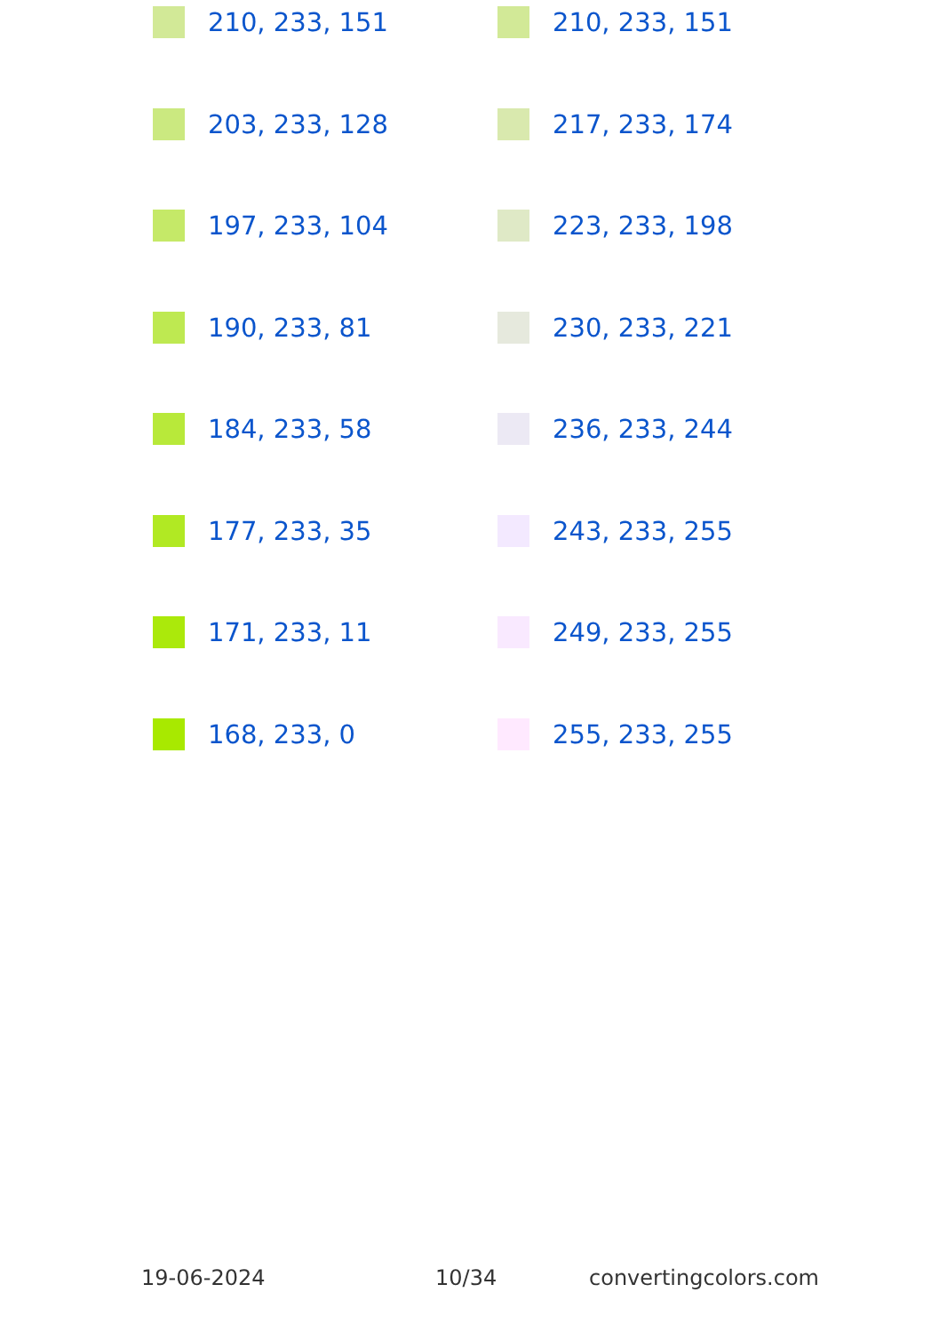210, 233, 151
210, 233, 151
203, 233, 128
217, 233, 174
197, 233, 104
223, 233, 198
190, 233, 81
230, 233, 221
184, 233, 58
236, 233, 244
177, 233, 35
243, 233, 255
171, 233, 11
249, 233, 255
168, 233, 0
255, 233, 255
19-06-2024 10/34 convertingcolors.com